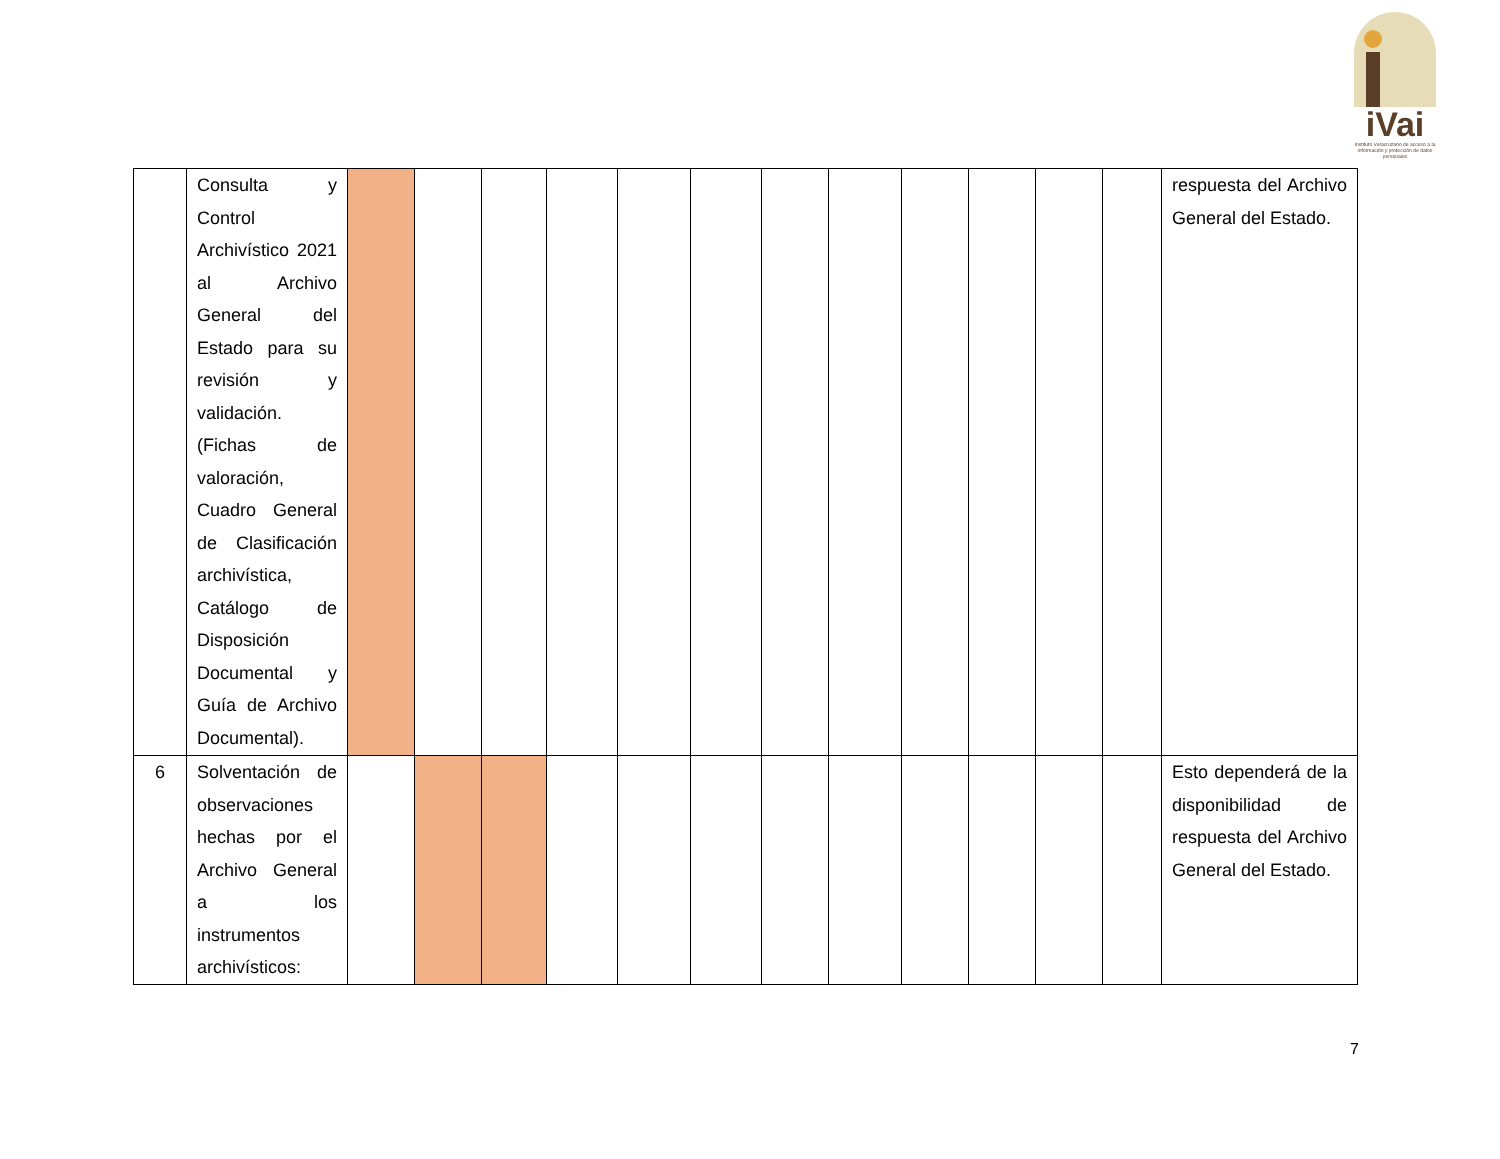iVai
Instituto Veracruzano de acceso a la información y protección de datos personales
| | Consulta y Control Archivístico 2021 al Archivo General del Estado para su revisión y validación. (Fichas de valoración, Cuadro General de Clasificación archivística, Catálogo de Disposición Documental y Guía de Archivo Documental). | | | | | | | | | | | | | respuesta del Archivo General del Estado. |
| 6 | Solventación de observaciones hechas por el Archivo General a los instrumentos archivísticos: | | | | | | | | | | | | | Esto dependerá de la disponibilidad de respuesta del Archivo General del Estado. |
7